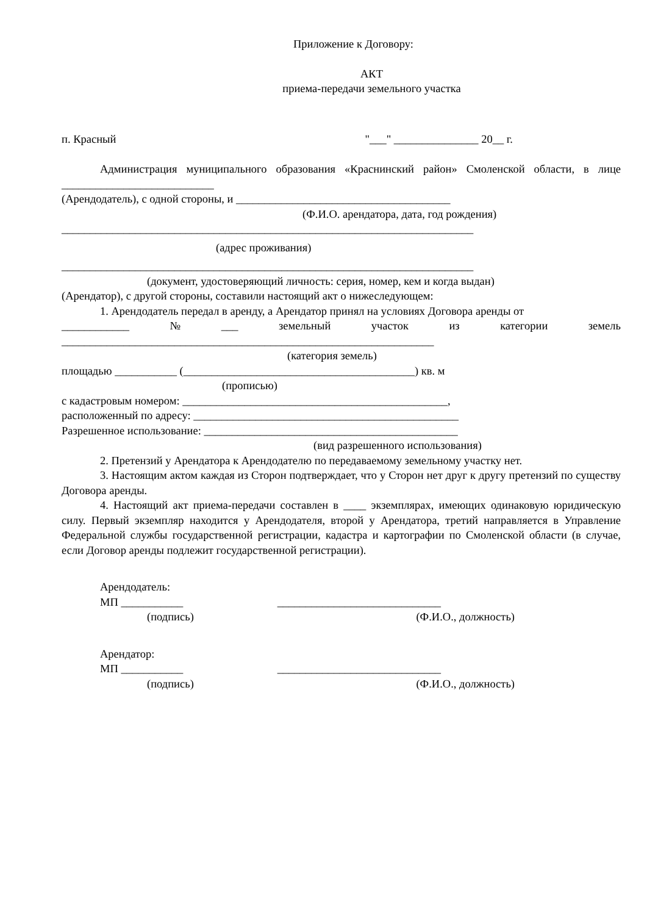Приложение к Договору:
АКТ
приема-передачи земельного участка
п. Красный "___" _______________ 20__ г.
Администрация муниципального образования «Краснинский район» Смоленской области, в лице ___________________________
(Арендодатель), с одной стороны, и ______________________________________
(Ф.И.О. арендатора, дата, год рождения)
_________________________________________________________________________
(адрес проживания)
_________________________________________________________________________
(документ, удостоверяющий личность: серия, номер, кем и когда выдан)
(Арендатор), с другой стороны, составили настоящий акт о нижеследующем:
1. Арендодатель передал в аренду, а Арендатор принял на условиях Договора аренды от
____________ № ___ земельный участок из категории земель
__________________________________________________________________
(категория земель)
площадью ___________ (_________________________________________) кв. м
(прописью)
с кадастровым номером: _______________________________________________,
расположенный по адресу: _______________________________________________
Разрешенное использование: _____________________________________________
(вид разрешенного использования)
2. Претензий у Арендатора к Арендодателю по передаваемому земельному участку нет.
3. Настоящим актом каждая из Сторон подтверждает, что у Сторон нет друг к другу претензий по существу Договора аренды.
4. Настоящий акт приема-передачи составлен в ____ экземплярах, имеющих одинаковую юридическую силу. Первый экземпляр находится у Арендодателя, второй у Арендатора, третий направляется в Управление Федеральной службы государственной регистрации, кадастра и картографии по Смоленской области (в случае, если Договор аренды подлежит государственной регистрации).
Арендодатель:
МП ___________ _____________________________
(подпись) (Ф.И.О., должность)
Арендатор:
МП ___________ _____________________________
(подпись) (Ф.И.О., должность)